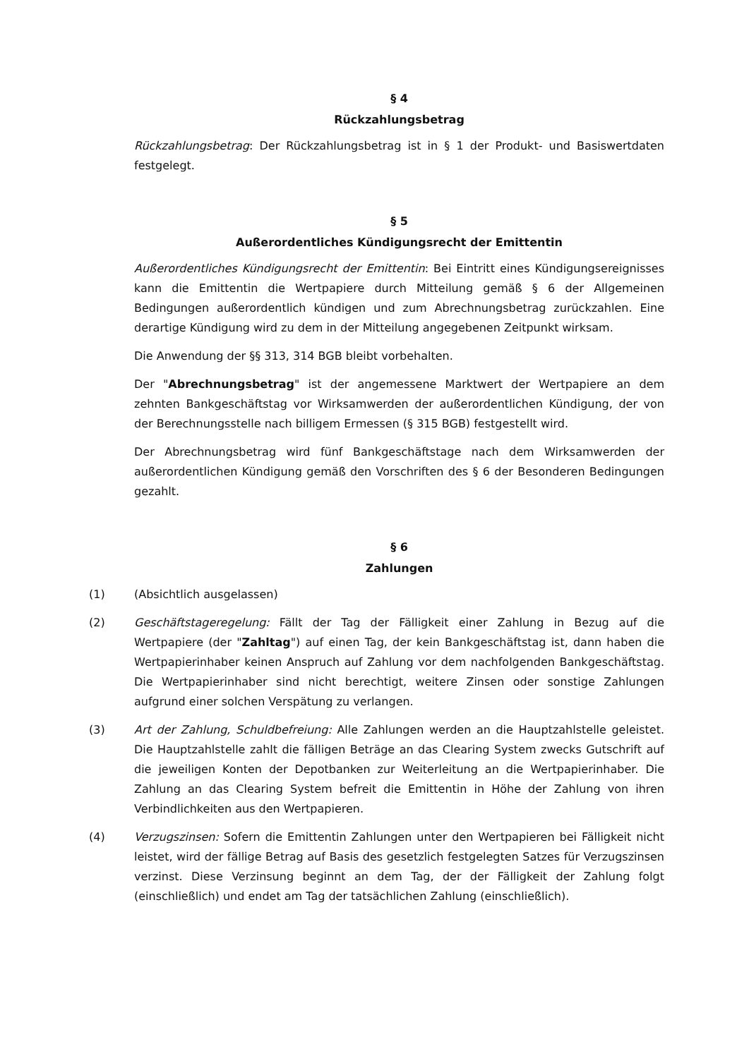§ 4
Rückzahlungsbetrag
Rückzahlungsbetrag: Der Rückzahlungsbetrag ist in § 1 der Produkt- und Basiswertdaten festgelegt.
§ 5
Außerordentliches Kündigungsrecht der Emittentin
Außerordentliches Kündigungsrecht der Emittentin: Bei Eintritt eines Kündigungsereignisses kann die Emittentin die Wertpapiere durch Mitteilung gemäß § 6 der Allgemeinen Bedingungen außerordentlich kündigen und zum Abrechnungsbetrag zurückzahlen. Eine derartige Kündigung wird zu dem in der Mitteilung angegebenen Zeitpunkt wirksam.
Die Anwendung der §§ 313, 314 BGB bleibt vorbehalten.
Der "Abrechnungsbetrag" ist der angemessene Marktwert der Wertpapiere an dem zehnten Bankgeschäftstag vor Wirksamwerden der außerordentlichen Kündigung, der von der Berechnungsstelle nach billigem Ermessen (§ 315 BGB) festgestellt wird.
Der Abrechnungsbetrag wird fünf Bankgeschäftstage nach dem Wirksamwerden der außerordentlichen Kündigung gemäß den Vorschriften des § 6 der Besonderen Bedingungen gezahlt.
§ 6
Zahlungen
(1) (Absichtlich ausgelassen)
(2) Geschäftstageregelung: Fällt der Tag der Fälligkeit einer Zahlung in Bezug auf die Wertpapiere (der "Zahltag") auf einen Tag, der kein Bankgeschäftstag ist, dann haben die Wertpapierinhaber keinen Anspruch auf Zahlung vor dem nachfolgenden Bankgeschäftstag. Die Wertpapierinhaber sind nicht berechtigt, weitere Zinsen oder sonstige Zahlungen aufgrund einer solchen Verspätung zu verlangen.
(3) Art der Zahlung, Schuldbefreiung: Alle Zahlungen werden an die Hauptzahlstelle geleistet. Die Hauptzahlstelle zahlt die fälligen Beträge an das Clearing System zwecks Gutschrift auf die jeweiligen Konten der Depotbanken zur Weiterleitung an die Wertpapierinhaber. Die Zahlung an das Clearing System befreit die Emittentin in Höhe der Zahlung von ihren Verbindlichkeiten aus den Wertpapieren.
(4) Verzugszinsen: Sofern die Emittentin Zahlungen unter den Wertpapieren bei Fälligkeit nicht leistet, wird der fällige Betrag auf Basis des gesetzlich festgelegten Satzes für Verzugszinsen verzinst. Diese Verzinsung beginnt an dem Tag, der der Fälligkeit der Zahlung folgt (einschließlich) und endet am Tag der tatsächlichen Zahlung (einschließlich).